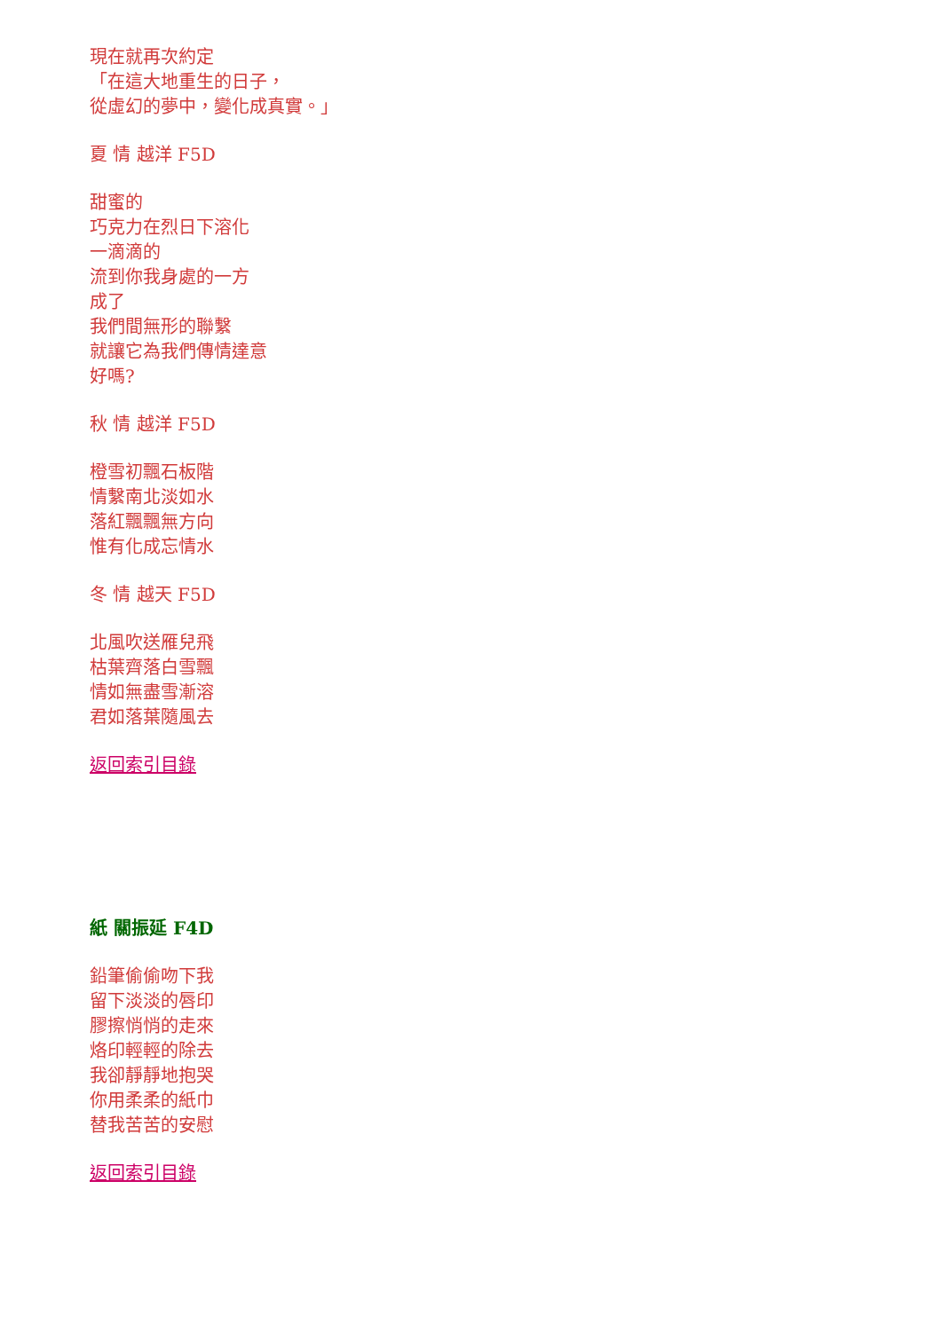現在就再次約定
「在這大地重生的日子，
從虛幻的夢中，變化成真實。」
夏 情 越洋 F5D
甜蜜的
巧克力在烈日下溶化
一滴滴的
流到你我身處的一方
成了
我們間無形的聯繫
就讓它為我們傳情達意
好嗎?
秋 情 越洋 F5D
橙雪初飄石板階
情繫南北淡如水
落紅飄飄無方向
惟有化成忘情水
冬 情 越天 F5D
北風吹送雁兒飛
枯葉齊落白雪飄
情如無盡雪漸溶
君如落葉隨風去
返回索引目錄
紙 關振延 F4D
鉛筆偷偷吻下我
留下淡淡的唇印
膠擦悄悄的走來
烙印輕輕的除去
我卻靜靜地抱哭
你用柔柔的紙巾
替我苦苦的安慰
返回索引目錄